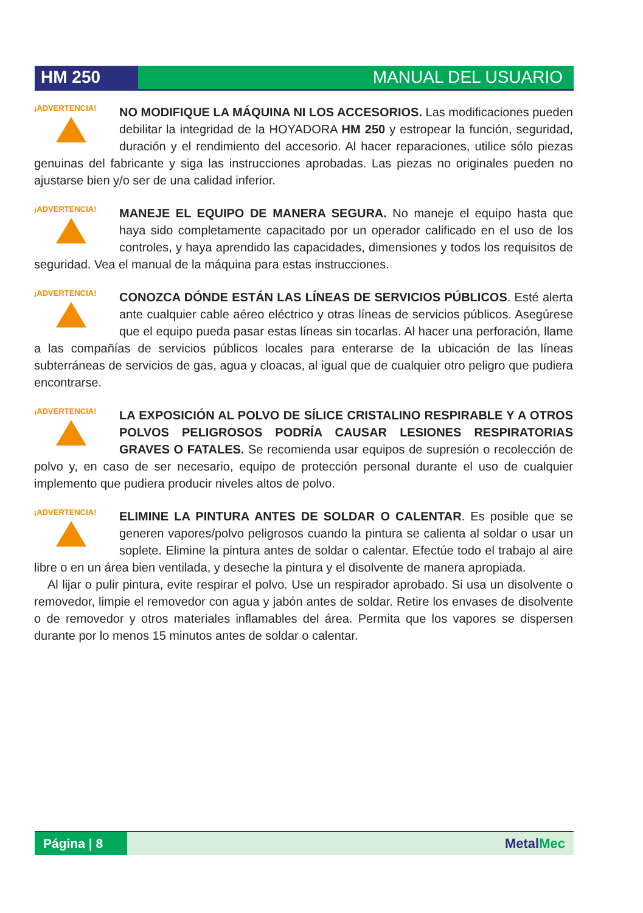HM 250 MANUAL DEL USUARIO
¡ADVERTENCIA!
NO MODIFIQUE LA MÁQUINA NI LOS ACCESORIOS. Las modificaciones pueden debilitar la integridad de la HOYADORA HM 250 y estropear la función, seguridad, duración y el rendimiento del accesorio. Al hacer reparaciones, utilice sólo piezas genuinas del fabricante y siga las instrucciones aprobadas. Las piezas no originales pueden no ajustarse bien y/o ser de una calidad inferior.
¡ADVERTENCIA!
MANEJE EL EQUIPO DE MANERA SEGURA. No maneje el equipo hasta que haya sido completamente capacitado por un operador calificado en el uso de los controles, y haya aprendido las capacidades, dimensiones y todos los requisitos de seguridad. Vea el manual de la máquina para estas instrucciones.
¡ADVERTENCIA!
CONOZCA DÓNDE ESTÁN LAS LÍNEAS DE SERVICIOS PÚBLICOS. Esté alerta ante cualquier cable aéreo eléctrico y otras líneas de servicios públicos. Asegúrese que el equipo pueda pasar estas líneas sin tocarlas. Al hacer una perforación, llame a las compañías de servicios públicos locales para enterarse de la ubicación de las líneas subterráneas de servicios de gas, agua y cloacas, al igual que de cualquier otro peligro que pudiera encontrarse.
¡ADVERTENCIA!
LA EXPOSICIÓN AL POLVO DE SÍLICE CRISTALINO RESPIRABLE Y A OTROS POLVOS PELIGROSOS PODRÍA CAUSAR LESIONES RESPIRATORIAS GRAVES O FATALES. Se recomienda usar equipos de supresión o recolección de polvo y, en caso de ser necesario, equipo de protección personal durante el uso de cualquier implemento que pudiera producir niveles altos de polvo.
¡ADVERTENCIA!
ELIMINE LA PINTURA ANTES DE SOLDAR O CALENTAR. Es posible que se generen vapores/polvo peligrosos cuando la pintura se calienta al soldar o usar un soplete. Elimine la pintura antes de soldar o calentar. Efectúe todo el trabajo al aire libre o en un área bien ventilada, y deseche la pintura y el disolvente de manera apropiada.
Al lijar o pulir pintura, evite respirar el polvo. Use un respirador aprobado. Si usa un disolvente o removedor, limpie el removedor con agua y jabón antes de soldar. Retire los envases de disolvente o de removedor y otros materiales inflamables del área. Permita que los vapores se dispersen durante por lo menos 15 minutos antes de soldar o calentar.
Página | 8
MetalMec